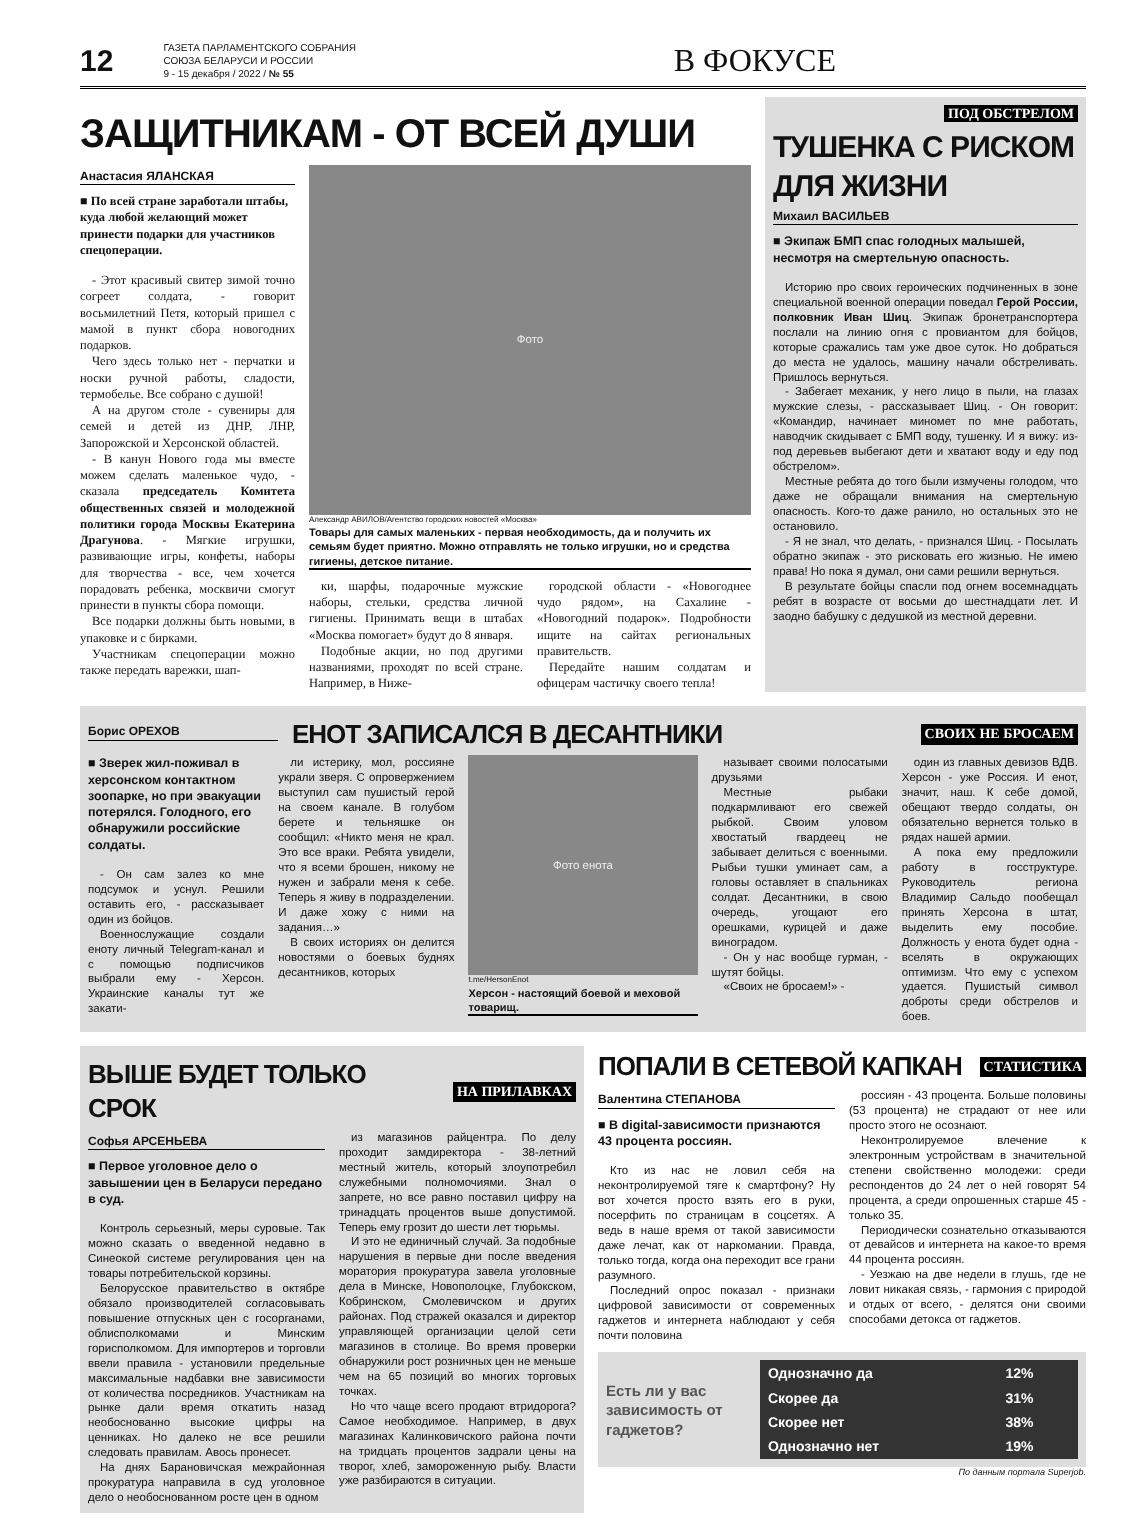12
ГАЗЕТА ПАРЛАМЕНТСКОГО СОБРАНИЯ
СОЮЗА БЕЛАРУСИ И РОССИИ
9 - 15 декабря / 2022 / № 55
В ФОКУСЕ
ЗАЩИТНИКАМ - ОТ ВСЕЙ ДУШИ
Анастасия ЯЛАНСКАЯ
■ По всей стране заработали штабы, куда любой желающий может принести подарки для участников спецоперации.
- Этот красивый свитер зимой точно согреет солдата, - говорит восьмилетний Петя, который пришел с мамой в пункт сбора новогодних подарков.
Чего здесь только нет - перчатки и носки ручной работы, сладости, термобелье. Все собрано с душой!
А на другом столе - сувениры для семей и детей из ДНР, ЛНР, Запорожской и Херсонской областей.
- В канун Нового года мы вместе можем сделать маленькое чудо, - сказала председатель Комитета общественных связей и молодежной политики города Москвы Екатерина Драгунова. - Мягкие игрушки, развивающие игры, конфеты, наборы для творчества - все, чем хочется порадовать ребенка, москвичи смогут принести в пункты сбора помощи.
Все подарки должны быть новыми, в упаковке и с бирками.
Участникам спецоперации можно также передать варежки, шап-
Фото
Александр АВИЛОВ/Агентство городских новостей «Москва»
Товары для самых маленьких - первая необходимость, да и получить их семьям будет приятно. Можно отправлять не только игрушки, но и средства гигиены, детское питание.
ки, шарфы, подарочные мужские наборы, стельки, средства личной гигиены. Принимать вещи в штабах «Москва помогает» будут до 8 января.
Подобные акции, но под другими названиями, проходят по всей стране. Например, в Ниже-
городской области - «Новогоднее чудо рядом», на Сахалине - «Новогодний подарок». Подробности ищите на сайтах региональных правительств.
Передайте нашим солдатам и офицерам частичку своего тепла!
ПОД ОБСТРЕЛОМ
ТУШЕНКА С РИСКОМ ДЛЯ ЖИЗНИ
Михаил ВАСИЛЬЕВ
■ Экипаж БМП спас голодных малышей, несмотря на смертельную опасность.
Историю про своих героических подчиненных в зоне специальной военной операции поведал Герой России, полковник Иван Шиц. Экипаж бронетранспортера послали на линию огня с провиантом для бойцов, которые сражались там уже двое суток. Но добраться до места не удалось, машину начали обстреливать. Пришлось вернуться.
- Забегает механик, у него лицо в пыли, на глазах мужские слезы, - рассказывает Шиц. - Он говорит: «Командир, начинает миномет по мне работать, наводчик скидывает с БМП воду, тушенку. И я вижу: из-под деревьев выбегают дети и хватают воду и еду под обстрелом».
Местные ребята до того были измучены голодом, что даже не обращали внимания на смертельную опасность. Кого-то даже ранило, но остальных это не остановило.
- Я не знал, что делать, - признался Шиц. - Посылать обратно экипаж - это рисковать его жизнью. Не имею права! Но пока я думал, они сами решили вернуться.
В результате бойцы спасли под огнем восемнадцать ребят в возрасте от восьми до шестнадцати лет. И заодно бабушку с дедушкой из местной деревни.
Борис ОРЕХОВ
ЕНОТ ЗАПИСАЛСЯ В ДЕСАНТНИКИ
СВОИХ НЕ БРОСАЕМ
■ Зверек жил-поживал в херсонском контактном зоопарке, но при эвакуации потерялся. Голодного, его обнаружили российские солдаты.
- Он сам залез ко мне подсумок и уснул. Решили оставить его, - рассказывает один из бойцов.
Военнослужащие создали еноту личный Telegram-канал и с помощью подписчиков выбрали ему - Херсон. Украинские каналы тут же закати-
ли истерику, мол, россияне украли зверя. С опровержением выступил сам пушистый герой на своем канале. В голубом берете и тельняшке он сообщил: «Никто меня не крал. Это все враки. Ребята увидели, что я всеми брошен, никому не нужен и забрали меня к себе. Теперь я живу в подразделении. И даже хожу с ними на задания…»
В своих историях он делится новостями о боевых буднях десантников, которых
Фото енота
t.me/HersonEnot
Херсон - настоящий боевой и меховой товарищ.
называет своими полосатыми друзьями
Местные рыбаки подкармливают его свежей рыбкой. Своим уловом хвостатый гвардеец не забывает делиться с военными. Рыбьи тушки уминает сам, а головы оставляет в спальниках солдат. Десантники, в свою очередь, угощают его орешками, курицей и даже виноградом.
- Он у нас вообще гурман, - шутят бойцы.
«Своих не бросаем!» -
один из главных девизов ВДВ. Херсон - уже Россия. И енот, значит, наш. К себе домой, обещают твердо солдаты, он обязательно вернется только в рядах нашей армии.
А пока ему предложили работу в госструктуре. Руководитель региона Владимир Сальдо пообещал принять Херсона в штат, выделить ему пособие. Должность у енота будет одна - вселять в окружающих оптимизм. Что ему с успехом удается. Пушистый символ доброты среди обстрелов и боев.
ВЫШЕ БУДЕТ ТОЛЬКО СРОК
НА ПРИЛАВКАХ
Софья АРСЕНЬЕВА
■ Первое уголовное дело о завышении цен в Беларуси передано в суд.
Контроль серьезный, меры суровые. Так можно сказать о введенной недавно в Синеокой системе регулирования цен на товары потребительской корзины.
Белорусское правительство в октябре обязало производителей согласовывать повышение отпускных цен с госорганами, облисполкомами и Минским горисполкомом. Для импортеров и торговли ввели правила - установили предельные максимальные надбавки вне зависимости от количества посредников. Участникам на рынке дали время откатить назад необоснованно высокие цифры на ценниках. Но далеко не все решили следовать правилам. Авось пронесет.
На днях Барановичская межрайонная прокуратура направила в суд уголовное дело о необоснованном росте цен в одном
из магазинов райцентра. По делу проходит замдиректора - 38-летний местный житель, который злоупотребил служебными полномочиями. Знал о запрете, но все равно поставил цифру на тринадцать процентов выше допустимой. Теперь ему грозит до шести лет тюрьмы.
И это не единичный случай. За подобные нарушения в первые дни после введения моратория прокуратура завела уголовные дела в Минске, Новополоцке, Глубокском, Кобринском, Смолевичском и других районах. Под стражей оказался и директор управляющей организации целой сети магазинов в столице. Во время проверки обнаружили рост розничных цен не меньше чем на 65 позиций во многих торговых точках.
Но что чаще всего продают втридорога? Самое необходимое. Например, в двух магазинах Калинковичского района почти на тридцать процентов задрали цены на творог, хлеб, замороженную рыбу. Власти уже разбираются в ситуации.
ПОПАЛИ В СЕТЕВОЙ КАПКАН
СТАТИСТИКА
Валентина СТЕПАНОВА
■ В digital-зависимости признаются 43 процента россиян.
Кто из нас не ловил себя на неконтролируемой тяге к смартфону? Ну вот хочется просто взять его в руки, посерфить по страницам в соцсетях. А ведь в наше время от такой зависимости даже лечат, как от наркомании. Правда, только тогда, когда она переходит все грани разумного.
Последний опрос показал - признаки цифровой зависимости от современных гаджетов и интернета наблюдают у себя почти половина
россиян - 43 процента. Больше половины (53 процента) не страдают от нее или просто этого не осознают.
Неконтролируемое влечение к электронным устройствам в значительной степени свойственно молодежи: среди респондентов до 24 лет о ней говорят 54 процента, а среди опрошенных старше 45 - только 35.
Периодически сознательно отказываются от девайсов и интернета на какое-то время 44 процента россиян.
- Уезжаю на две недели в глушь, где не ловит никакая связь, - гармония с природой и отдых от всего, - делятся они своими способами детокса от гаджетов.
Есть ли у вас зависимость от гаджетов?
| Однозначно да | 12% |
| Скорее да | 31% |
| Скорее нет | 38% |
| Однозначно нет | 19% |
По данным портала Superjob.